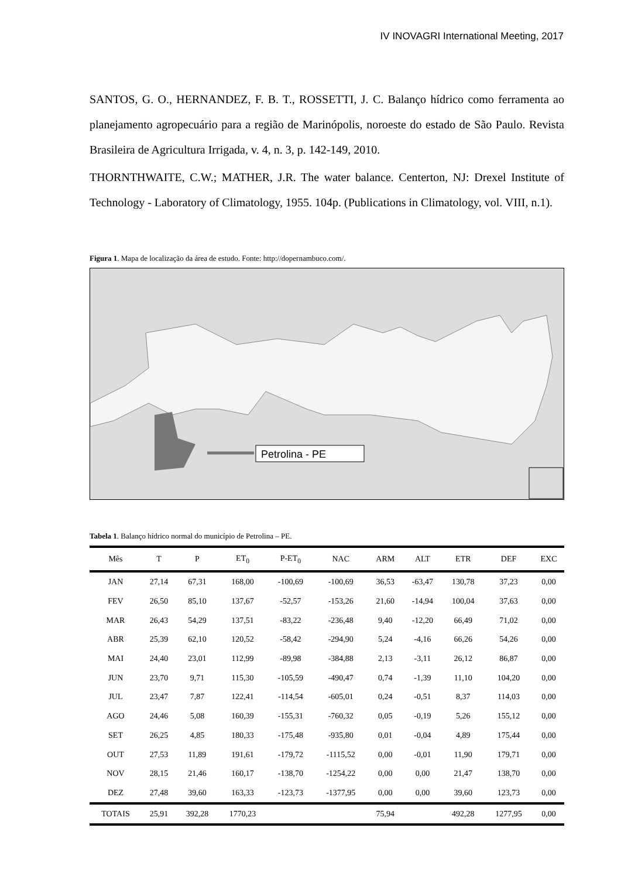IV INOVAGRI International Meeting, 2017
SANTOS, G. O., HERNANDEZ, F. B. T., ROSSETTI, J. C. Balanço hídrico como ferramenta ao planejamento agropecuário para a região de Marinópolis, noroeste do estado de São Paulo. Revista Brasileira de Agricultura Irrigada, v. 4, n. 3, p. 142-149, 2010.
THORNTHWAITE, C.W.; MATHER, J.R. The water balance. Centerton, NJ: Drexel Institute of Technology - Laboratory of Climatology, 1955. 104p. (Publications in Climatology, vol. VIII, n.1).
Figura 1. Mapa de localização da área de estudo. Fonte: http://dopernambuco.com/.
Petrolina - PE
Tabela 1. Balanço hídrico normal do município de Petrolina – PE.
| Mês | T | P | ET<sub>0</sub> | P-ET<sub>0</sub> | NAC | ARM | ALT | ETR | DEF | EXC |
| --- | --- | --- | --- | --- | --- | --- | --- | --- | --- | --- |
| JAN | 27,14 | 67,31 | 168,00 | -100,69 | -100,69 | 36,53 | -63,47 | 130,78 | 37,23 | 0,00 |
| FEV | 26,50 | 85,10 | 137,67 | -52,57 | -153,26 | 21,60 | -14,94 | 100,04 | 37,63 | 0,00 |
| MAR | 26,43 | 54,29 | 137,51 | -83,22 | -236,48 | 9,40 | -12,20 | 66,49 | 71,02 | 0,00 |
| ABR | 25,39 | 62,10 | 120,52 | -58,42 | -294,90 | 5,24 | -4,16 | 66,26 | 54,26 | 0,00 |
| MAI | 24,40 | 23,01 | 112,99 | -89,98 | -384,88 | 2,13 | -3,11 | 26,12 | 86,87 | 0,00 |
| JUN | 23,70 | 9,71 | 115,30 | -105,59 | -490,47 | 0,74 | -1,39 | 11,10 | 104,20 | 0,00 |
| JUL | 23,47 | 7,87 | 122,41 | -114,54 | -605,01 | 0,24 | -0,51 | 8,37 | 114,03 | 0,00 |
| AGO | 24,46 | 5,08 | 160,39 | -155,31 | -760,32 | 0,05 | -0,19 | 5,26 | 155,12 | 0,00 |
| SET | 26,25 | 4,85 | 180,33 | -175,48 | -935,80 | 0,01 | -0,04 | 4,89 | 175,44 | 0,00 |
| OUT | 27,53 | 11,89 | 191,61 | -179,72 | -1115,52 | 0,00 | -0,01 | 11,90 | 179,71 | 0,00 |
| NOV | 28,15 | 21,46 | 160,17 | -138,70 | -1254,22 | 0,00 | 0,00 | 21,47 | 138,70 | 0,00 |
| DEZ | 27,48 | 39,60 | 163,33 | -123,73 | -1377,95 | 0,00 | 0,00 | 39,60 | 123,73 | 0,00 |
| TOTAIS | 25,91 | 392,28 | 1770,23 | | | 75,94 | | 492,28 | 1277,95 | 0,00 |